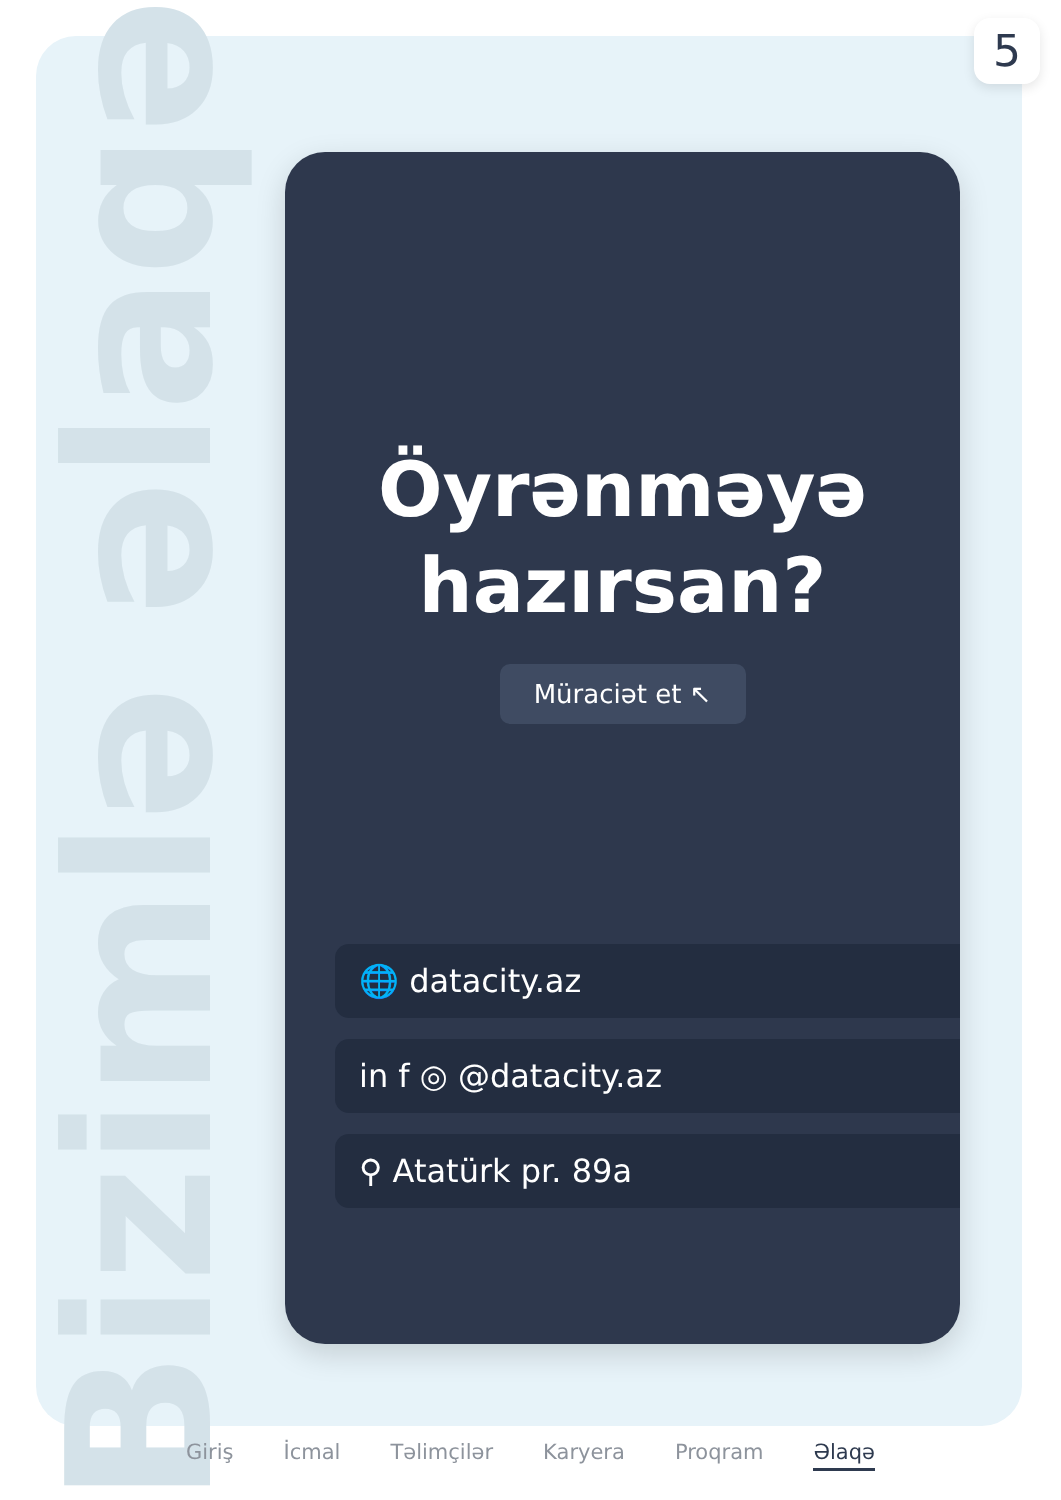5
Bizimlə əlaqə
Öyrənməyə
hazırsan?
Müraciət et ↖
🌐 datacity.az
in f ◎ @datacity.az
⚲ Atatürk pr. 89a
Giriş İcmal Təlimçilər Karyera Proqram Əlaqə